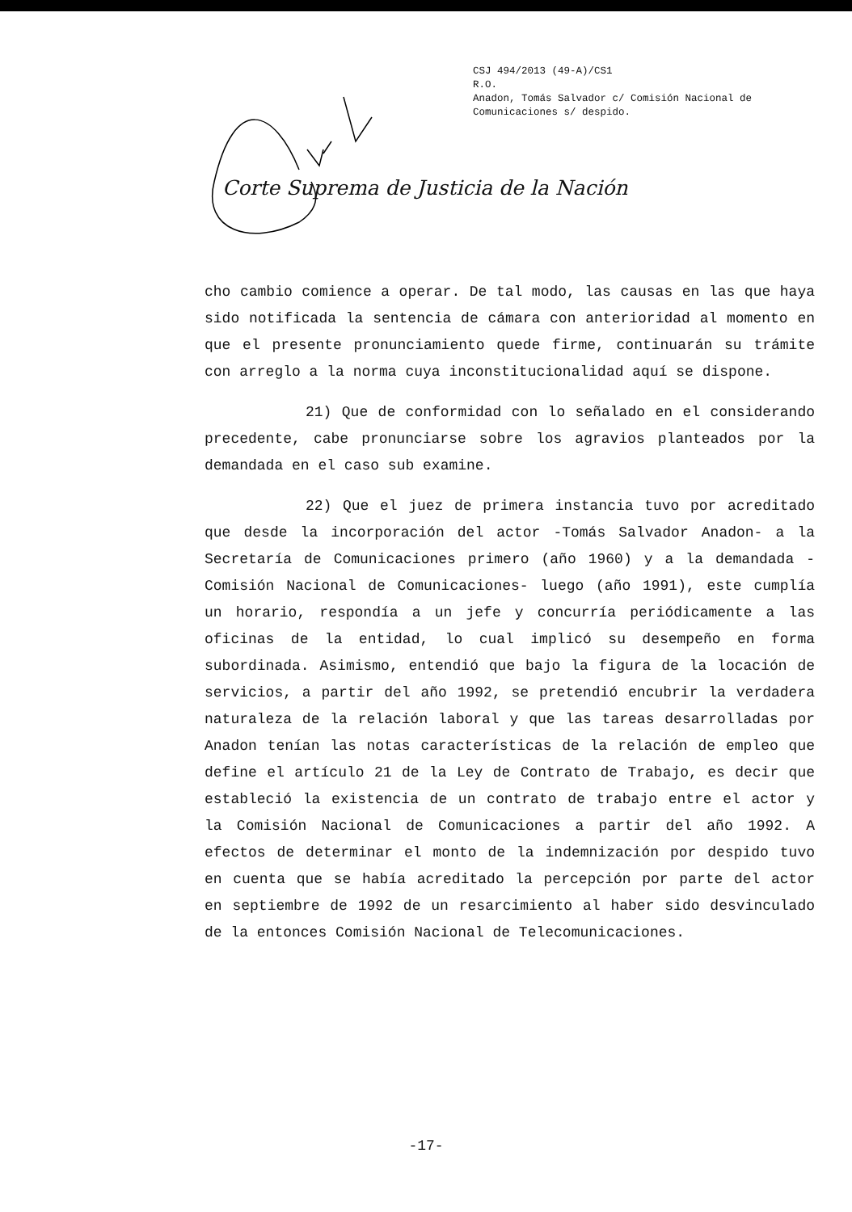CSJ 494/2013 (49-A)/CS1
R.O.
Anadon, Tomás Salvador c/ Comisión Nacional de
Comunicaciones s/ despido.
Corte Suprema de Justicia de la Nación
cho cambio comience a operar. De tal modo, las causas en las que haya sido notificada la sentencia de cámara con anterioridad al momento en que el presente pronunciamiento quede firme, continuarán su trámite con arreglo a la norma cuya inconstitucionalidad aquí se dispone.
21) Que de conformidad con lo señalado en el considerando precedente, cabe pronunciarse sobre los agravios planteados por la demandada en el caso sub examine.
22) Que el juez de primera instancia tuvo por acreditado que desde la incorporación del actor -Tomás Salvador Anadon- a la Secretaría de Comunicaciones primero (año 1960) y a la demandada -Comisión Nacional de Comunicaciones- luego (año 1991), este cumplía un horario, respondía a un jefe y concurría periódicamente a las oficinas de la entidad, lo cual implicó su desempeño en forma subordinada. Asimismo, entendió que bajo la figura de la locación de servicios, a partir del año 1992, se pretendió encubrir la verdadera naturaleza de la relación laboral y que las tareas desarrolladas por Anadon tenían las notas características de la relación de empleo que define el artículo 21 de la Ley de Contrato de Trabajo, es decir que estableció la existencia de un contrato de trabajo entre el actor y la Comisión Nacional de Comunicaciones a partir del año 1992. A efectos de determinar el monto de la indemnización por despido tuvo en cuenta que se había acreditado la percepción por parte del actor en septiembre de 1992 de un resarcimiento al haber sido desvinculado de la entonces Comisión Nacional de Telecomunicaciones.
-17-